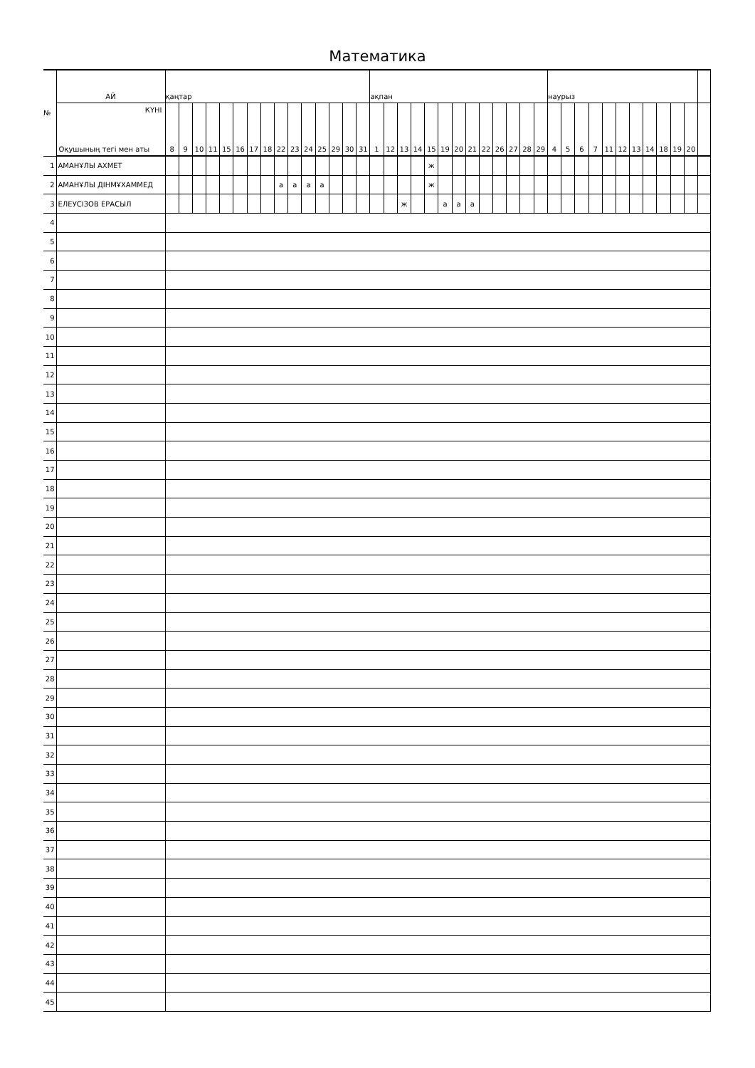Математика
| № | АЙ | қаңтар | | | | | | | | | | | | | | | ақпан | | | | | | | | | | | | | наурыз | | | | | | | | | | | |
| --- | --- | --- | --- | --- | --- | --- | --- | --- | --- | --- | --- | --- | --- | --- | --- | --- | --- | --- | --- | --- | --- | --- | --- | --- | --- | --- | --- | --- | --- | --- | --- | --- | --- | --- | --- | --- | --- | --- | --- | --- | --- |
| | КҮНІ Оқушының тегі мен аты | 8 | 9 | 10 | 11 | 15 | 16 | 17 | 18 | 22 | 23 | 24 | 25 | 29 | 30 | 31 | 1 | 12 | 13 | 14 | 15 | 19 | 20 | 21 | 22 | 26 | 27 | 28 | 29 | 4 | 5 | 6 | 7 | 11 | 12 | 13 | 14 | 18 | 19 | 20 | |
| 1 | АМАНҰЛЫ АХМЕТ | | | | | | | | | | | | | | | | | | | | ж | | | | | | | | | | | | | | | | | | | | |
| 2 | АМАНҰЛЫ ДІНМҰХАММЕД | | | | | | | | | а | а | а | а | | | | | | | | ж | | | | | | | | | | | | | | | | | | | | |
| 3 | ЕЛЕУСІЗОВ ЕРАСЫЛ | | | | | | | | | | | | | | | | | | ж | | | а | а | а | | | | | | | | | | | | | | | | | |
| 4 | | | | | | | | | | | | | | | | | | | | | | | | | | | | | | | | | | | | | | | | | |
| 5 | | | | | | | | | | | | | | | | | | | | | | | | | | | | | | | | | | | | | | | | | |
| 6 | | | | | | | | | | | | | | | | | | | | | | | | | | | | | | | | | | | | | | | | | |
| 7 | | | | | | | | | | | | | | | | | | | | | | | | | | | | | | | | | | | | | | | | | |
| 8 | | | | | | | | | | | | | | | | | | | | | | | | | | | | | | | | | | | | | | | | | |
| 9 | | | | | | | | | | | | | | | | | | | | | | | | | | | | | | | | | | | | | | | | | |
| 10 | | | | | | | | | | | | | | | | | | | | | | | | | | | | | | | | | | | | | | | | | |
| 11 | | | | | | | | | | | | | | | | | | | | | | | | | | | | | | | | | | | | | | | | | |
| 12 | | | | | | | | | | | | | | | | | | | | | | | | | | | | | | | | | | | | | | | | | |
| 13 | | | | | | | | | | | | | | | | | | | | | | | | | | | | | | | | | | | | | | | | | |
| 14 | | | | | | | | | | | | | | | | | | | | | | | | | | | | | | | | | | | | | | | | | |
| 15 | | | | | | | | | | | | | | | | | | | | | | | | | | | | | | | | | | | | | | | | | |
| 16 | | | | | | | | | | | | | | | | | | | | | | | | | | | | | | | | | | | | | | | | | |
| 17 | | | | | | | | | | | | | | | | | | | | | | | | | | | | | | | | | | | | | | | | | |
| 18 | | | | | | | | | | | | | | | | | | | | | | | | | | | | | | | | | | | | | | | | | |
| 19 | | | | | | | | | | | | | | | | | | | | | | | | | | | | | | | | | | | | | | | | | |
| 20 | | | | | | | | | | | | | | | | | | | | | | | | | | | | | | | | | | | | | | | | | |
| 21 | | | | | | | | | | | | | | | | | | | | | | | | | | | | | | | | | | | | | | | | | |
| 22 | | | | | | | | | | | | | | | | | | | | | | | | | | | | | | | | | | | | | | | | | |
| 23 | | | | | | | | | | | | | | | | | | | | | | | | | | | | | | | | | | | | | | | | | |
| 24 | | | | | | | | | | | | | | | | | | | | | | | | | | | | | | | | | | | | | | | | | |
| 25 | | | | | | | | | | | | | | | | | | | | | | | | | | | | | | | | | | | | | | | | | |
| 26 | | | | | | | | | | | | | | | | | | | | | | | | | | | | | | | | | | | | | | | | | |
| 27 | | | | | | | | | | | | | | | | | | | | | | | | | | | | | | | | | | | | | | | | | |
| 28 | | | | | | | | | | | | | | | | | | | | | | | | | | | | | | | | | | | | | | | | | |
| 29 | | | | | | | | | | | | | | | | | | | | | | | | | | | | | | | | | | | | | | | | | |
| 30 | | | | | | | | | | | | | | | | | | | | | | | | | | | | | | | | | | | | | | | | | |
| 31 | | | | | | | | | | | | | | | | | | | | | | | | | | | | | | | | | | | | | | | | | |
| 32 | | | | | | | | | | | | | | | | | | | | | | | | | | | | | | | | | | | | | | | | | |
| 33 | | | | | | | | | | | | | | | | | | | | | | | | | | | | | | | | | | | | | | | | | |
| 34 | | | | | | | | | | | | | | | | | | | | | | | | | | | | | | | | | | | | | | | | | |
| 35 | | | | | | | | | | | | | | | | | | | | | | | | | | | | | | | | | | | | | | | | | |
| 36 | | | | | | | | | | | | | | | | | | | | | | | | | | | | | | | | | | | | | | | | | |
| 37 | | | | | | | | | | | | | | | | | | | | | | | | | | | | | | | | | | | | | | | | | |
| 38 | | | | | | | | | | | | | | | | | | | | | | | | | | | | | | | | | | | | | | | | | |
| 39 | | | | | | | | | | | | | | | | | | | | | | | | | | | | | | | | | | | | | | | | | |
| 40 | | | | | | | | | | | | | | | | | | | | | | | | | | | | | | | | | | | | | | | | | |
| 41 | | | | | | | | | | | | | | | | | | | | | | | | | | | | | | | | | | | | | | | | | |
| 42 | | | | | | | | | | | | | | | | | | | | | | | | | | | | | | | | | | | | | | | | | |
| 43 | | | | | | | | | | | | | | | | | | | | | | | | | | | | | | | | | | | | | | | | | |
| 44 | | | | | | | | | | | | | | | | | | | | | | | | | | | | | | | | | | | | | | | | | |
| 45 | | | | | | | | | | | | | | | | | | | | | | | | | | | | | | | | | | | | | | | | | |